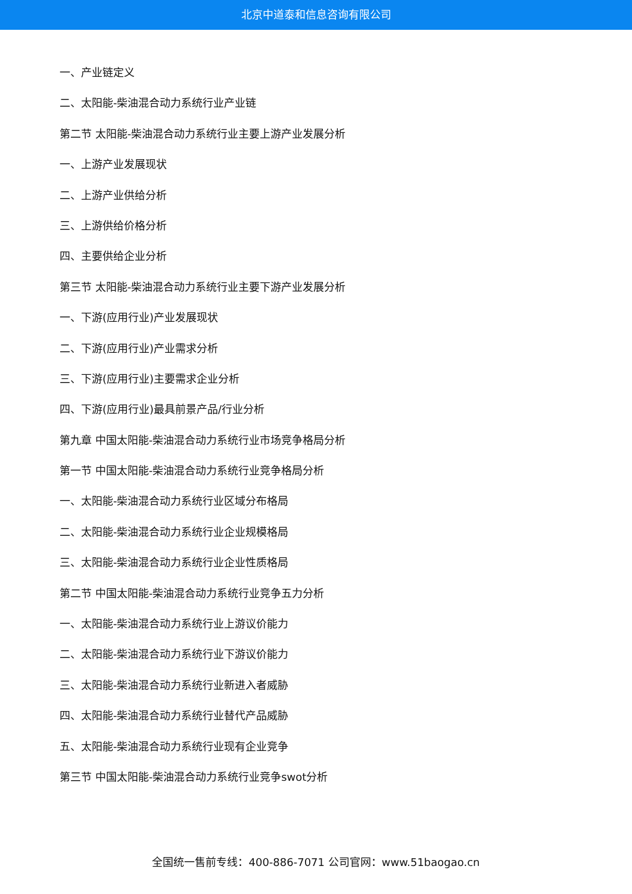北京中道泰和信息咨询有限公司
一、产业链定义
二、太阳能-柴油混合动力系统行业产业链
第二节 太阳能-柴油混合动力系统行业主要上游产业发展分析
一、上游产业发展现状
二、上游产业供给分析
三、上游供给价格分析
四、主要供给企业分析
第三节 太阳能-柴油混合动力系统行业主要下游产业发展分析
一、下游(应用行业)产业发展现状
二、下游(应用行业)产业需求分析
三、下游(应用行业)主要需求企业分析
四、下游(应用行业)最具前景产品/行业分析
第九章 中国太阳能-柴油混合动力系统行业市场竞争格局分析
第一节 中国太阳能-柴油混合动力系统行业竞争格局分析
一、太阳能-柴油混合动力系统行业区域分布格局
二、太阳能-柴油混合动力系统行业企业规模格局
三、太阳能-柴油混合动力系统行业企业性质格局
第二节 中国太阳能-柴油混合动力系统行业竞争五力分析
一、太阳能-柴油混合动力系统行业上游议价能力
二、太阳能-柴油混合动力系统行业下游议价能力
三、太阳能-柴油混合动力系统行业新进入者威胁
四、太阳能-柴油混合动力系统行业替代产品威胁
五、太阳能-柴油混合动力系统行业现有企业竞争
第三节 中国太阳能-柴油混合动力系统行业竞争swot分析
全国统一售前专线：400-886-7071 公司官网：www.51baogao.cn